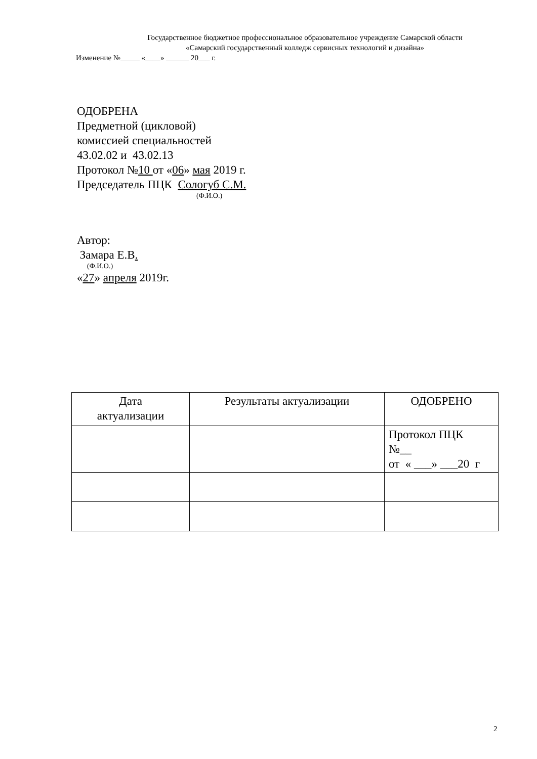Государственное бюджетное профессиональное образовательное учреждение Самарской области
«Самарский государственный колледж сервисных технологий и дизайна»
Изменение №_____ «____» ______ 20___ г.
ОДОБРЕНА
Предметной (цикловой)
комиссией специальностей
43.02.02 и 43.02.13
Протокол №10 от «06» мая 2019 г.
Председатель ПЦК Сологуб С.М.
(Ф.И.О.)
Автор:
Замара Е.В.
(Ф.И.О.)
«27» апреля 2019г.
| Дата актуализации | Результаты актуализации | ОДОБРЕНО |
| --- | --- | --- |
| | | Протокол ПЦК №__ от « ___» ___20 г |
2